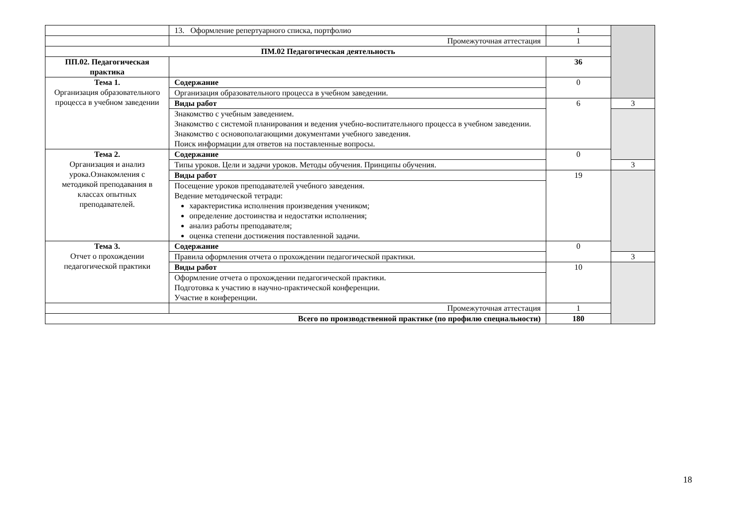| | 13. Оформление репертуарного списка, портфолио | 1 | |
| | Промежуточная аттестация | 1 | |
| ПМ.02 Педагогическая деятельность | | | |
| ПП.02. Педагогическая практика | | 36 | |
| Тема 1. Организация образовательного процесса в учебном заведении | Содержание | 0 | |
| | Организация образовательного процесса в учебном заведении. | | |
| | Виды работ | 6 | 3 |
| | Знакомство с учебным заведением. Знакомство с системой планирования и ведения учебно-воспитательного процесса в учебном заведении. Знакомство с основополагающими документами учебного заведения. Поиск информации для ответов на поставленные вопросы. | | |
| Тема 2. Организация и анализ урока.Ознакомления с методикой преподавания в классах опытных преподавателей. | Содержание | 0 | |
| | Типы уроков. Цели и задачи уроков. Методы обучения. Принципы обучения. | | 3 |
| | Виды работ | 19 | |
| | Посещение уроков преподавателей учебного заведения. Ведение методической тетради: характеристика исполнения произведения учеником; определение достоинства и недостатки исполнения; анализ работы преподавателя; оценка степени достижения поставленной задачи. | | |
| Тема 3. Отчет о прохождении педагогической практики | Содержание | 0 | |
| | Правила оформления отчета о прохождении педагогической практики. | | 3 |
| | Виды работ | 10 | |
| | Оформление отчета о прохождении педагогической практики. Подготовка к участию в научно-практической конференции. Участие в конференции. | | |
| | Промежуточная аттестация | 1 | |
| Всего по производственной практике (по профилю специальности) | | 180 | |
18